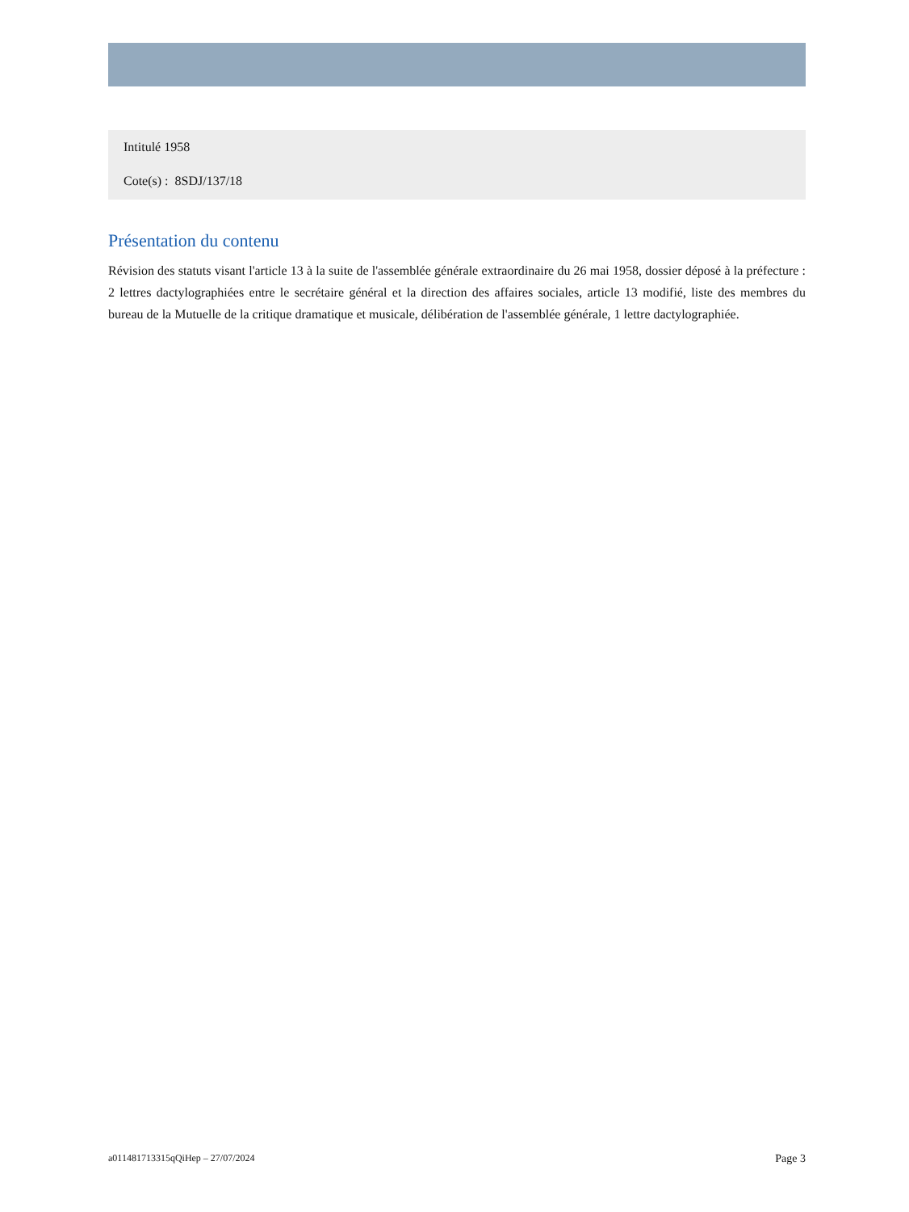Intitulé 1958
Cote(s) : 8SDJ/137/18
Présentation du contenu
Révision des statuts visant l'article 13 à la suite de l'assemblée générale extraordinaire du 26 mai 1958, dossier déposé à la préfecture : 2 lettres dactylographiées entre le secrétaire général et la direction des affaires sociales, article 13 modifié, liste des membres du bureau de la Mutuelle de la critique dramatique et musicale, délibération de l'assemblée générale, 1 lettre dactylographiée.
a011481713315qQiHep – 27/07/2024 Page 3